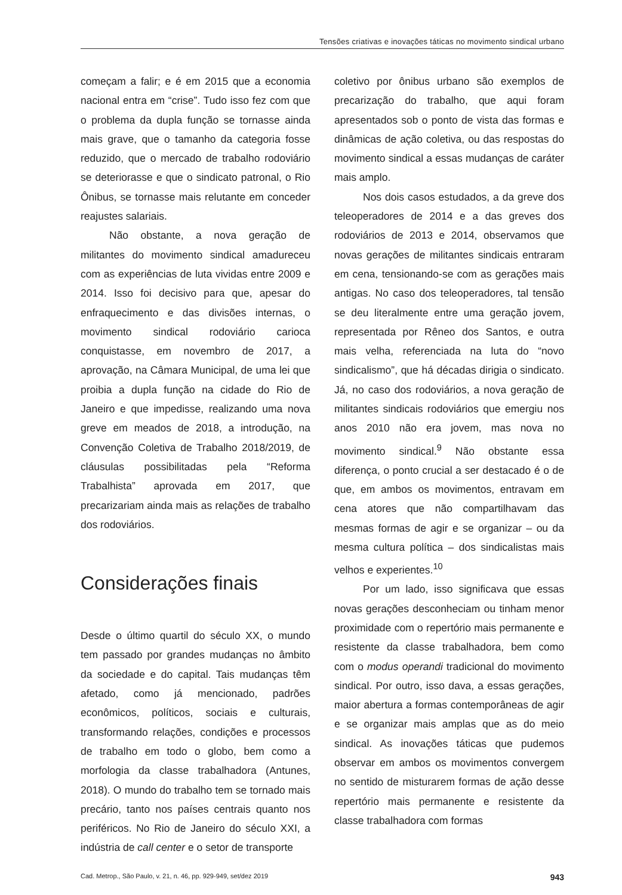Tensões criativas e inovações táticas no movimento sindical urbano
começam a falir; e é em 2015 que a economia nacional entra em “crise”. Tudo isso fez com que o problema da dupla função se tornasse ainda mais grave, que o tamanho da categoria fosse reduzido, que o mercado de trabalho rodoviário se deteriorasse e que o sindicato patronal, o Rio Ônibus, se tornasse mais relutante em conceder reajustes salariais.
Não obstante, a nova geração de militantes do movimento sindical amadureceu com as experiências de luta vividas entre 2009 e 2014. Isso foi decisivo para que, apesar do enfraquecimento e das divisões internas, o movimento sindical rodoviário carioca conquistasse, em novembro de 2017, a aprovação, na Câmara Municipal, de uma lei que proibia a dupla função na cidade do Rio de Janeiro e que impedisse, realizando uma nova greve em meados de 2018, a introdução, na Convenção Coletiva de Trabalho 2018/2019, de cláusulas possibilitadas pela “Reforma Trabalhista” aprovada em 2017, que precarizariam ainda mais as relações de trabalho dos rodoviários.
Considerações finais
Desde o último quartil do século XX, o mundo tem passado por grandes mudanças no âmbito da sociedade e do capital. Tais mudanças têm afetado, como já mencionado, padrões econômicos, políticos, sociais e culturais, transformando relações, condições e processos de trabalho em todo o globo, bem como a morfologia da classe trabalhadora (Antunes, 2018). O mundo do trabalho tem se tornado mais precário, tanto nos países centrais quanto nos periféricos. No Rio de Janeiro do século XXI, a indústria de call center e o setor de transporte
coletivo por ônibus urbano são exemplos de precarização do trabalho, que aqui foram apresentados sob o ponto de vista das formas e dinâmicas de ação coletiva, ou das respostas do movimento sindical a essas mudanças de caráter mais amplo.
Nos dois casos estudados, a da greve dos teleoperadores de 2014 e a das greves dos rodoviários de 2013 e 2014, observamos que novas gerações de militantes sindicais entraram em cena, tensionando-se com as gerações mais antigas. No caso dos teleoperadores, tal tensão se deu literalmente entre uma geração jovem, representada por Rêneo dos Santos, e outra mais velha, referenciada na luta do “novo sindicalismo”, que há décadas dirigia o sindicato. Já, no caso dos rodoviários, a nova geração de militantes sindicais rodoviários que emergiu nos anos 2010 não era jovem, mas nova no movimento sindical.<sup>9</sup> Não obstante essa diferença, o ponto crucial a ser destacado é o de que, em ambos os movimentos, entravam em cena atores que não compartilhavam das mesmas formas de agir e se organizar – ou da mesma cultura política – dos sindicalistas mais velhos e experientes.<sup>10</sup>
Por um lado, isso significava que essas novas gerações desconheciam ou tinham menor proximidade com o repertório mais permanente e resistente da classe trabalhadora, bem como com o modus operandi tradicional do movimento sindical. Por outro, isso dava, a essas gerações, maior abertura a formas contemporâneas de agir e se organizar mais amplas que as do meio sindical. As inovações táticas que pudemos observar em ambos os movimentos convergem no sentido de misturarem formas de ação desse repertório mais permanente e resistente da classe trabalhadora com formas
Cad. Metrop., São Paulo, v. 21, n. 46, pp. 929-949, set/dez 2019 943